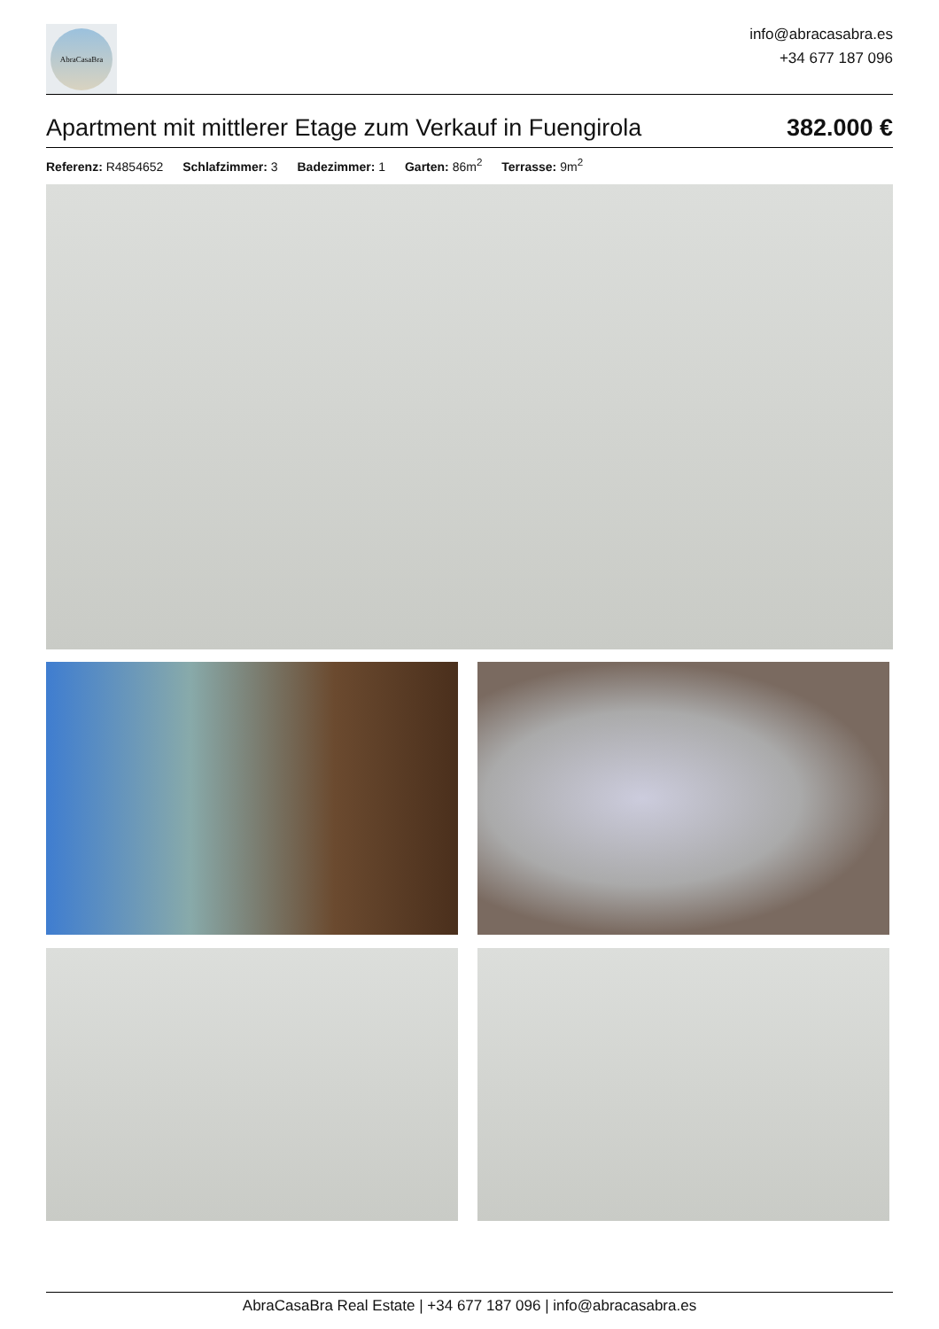AbraCasaBra
info@abracasabra.es
+34 677 187 096
Apartment mit mittlerer Etage zum Verkauf in Fuengirola
382.000 €
Referenz: R4854652 Schlafzimmer: 3 Badezimmer: 1 Garten: 86m<sup>2</sup> Terrasse: 9m<sup>2</sup>
AbraCasaBra Real Estate | +34 677 187 096 | info@abracasabra.es